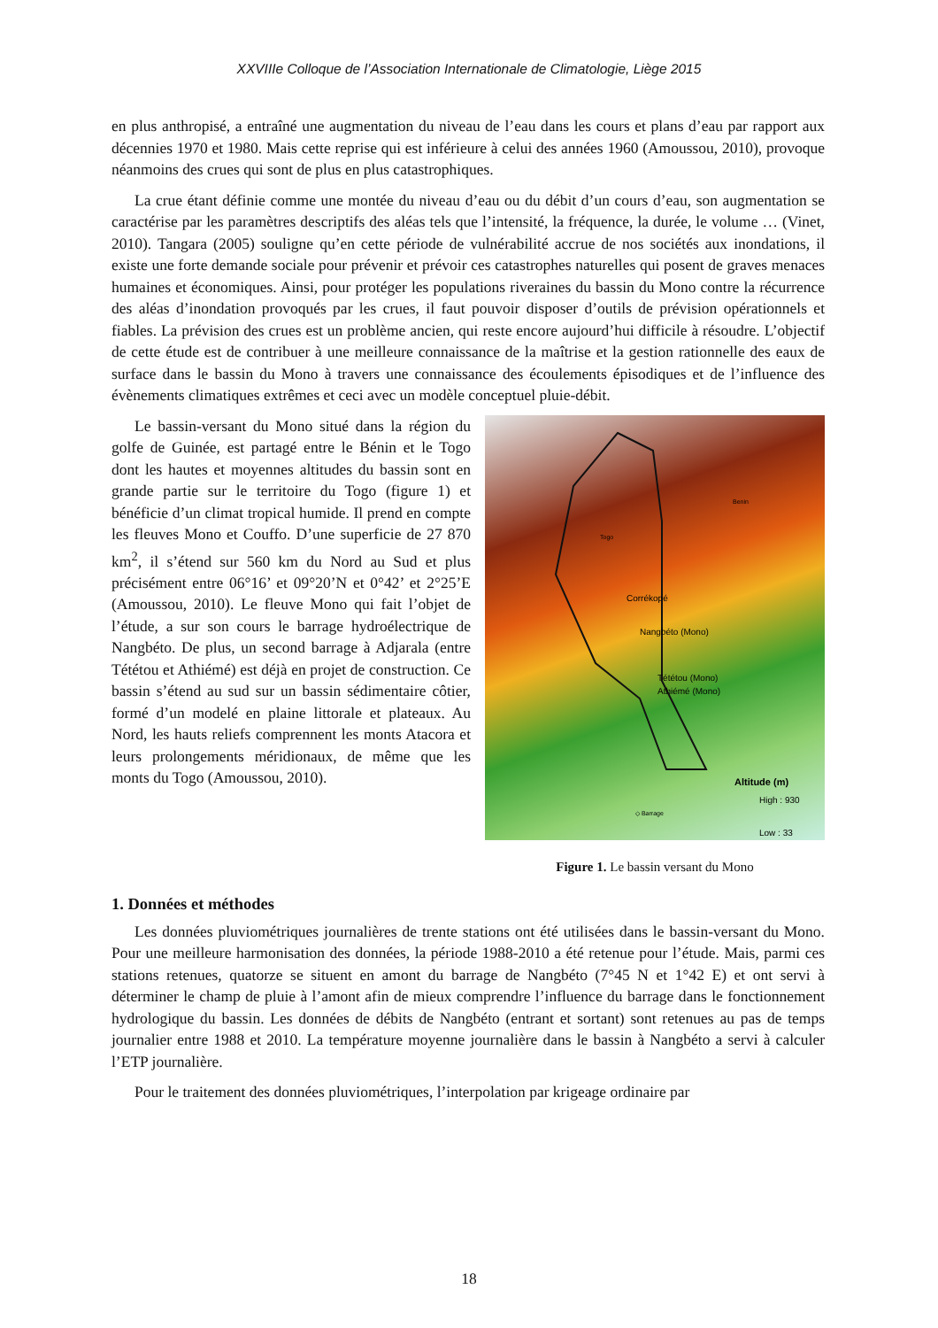XXVIIIe Colloque de l’Association Internationale de Climatologie, Liège 2015
en plus anthropisé, a entraîné une augmentation du niveau de l’eau dans les cours et plans d’eau par rapport aux décennies 1970 et 1980. Mais cette reprise qui est inférieure à celui des années 1960 (Amoussou, 2010), provoque néanmoins des crues qui sont de plus en plus catastrophiques.
La crue étant définie comme une montée du niveau d’eau ou du débit d’un cours d’eau, son augmentation se caractérise par les paramètres descriptifs des aléas tels que l’intensité, la fréquence, la durée, le volume … (Vinet, 2010). Tangara (2005) souligne qu’en cette période de vulnérabilité accrue de nos sociétés aux inondations, il existe une forte demande sociale pour prévenir et prévoir ces catastrophes naturelles qui posent de graves menaces humaines et économiques. Ainsi, pour protéger les populations riveraines du bassin du Mono contre la récurrence des aléas d’inondation provoqués par les crues, il faut pouvoir disposer d’outils de prévision opérationnels et fiables. La prévision des crues est un problème ancien, qui reste encore aujourd’hui difficile à résoudre. L’objectif de cette étude est de contribuer à une meilleure connaissance de la maîtrise et la gestion rationnelle des eaux de surface dans le bassin du Mono à travers une connaissance des écoulements épisodiques et de l’influence des évènements climatiques extrêmes et ceci avec un modèle conceptuel pluie-débit.
Le bassin-versant du Mono situé dans la région du golfe de Guinée, est partagé entre le Bénin et le Togo dont les hautes et moyennes altitudes du bassin sont en grande partie sur le territoire du Togo (figure 1) et bénéficie d’un climat tropical humide. Il prend en compte les fleuves Mono et Couffo. D’une superficie de 27 870 km<sup>2</sup>, il s’étend sur 560 km du Nord au Sud et plus précisément entre 06°16’ et 09°20’N et 0°42’ et 2°25’E (Amoussou, 2010). Le fleuve Mono qui fait l’objet de l’étude, a sur son cours le barrage hydroélectrique de Nangbéto. De plus, un second barrage à Adjarala (entre Tététou et Athiémé) est déjà en projet de construction. Ce bassin s’étend au sud sur un bassin sédimentaire côtier, formé d’un modelé en plaine littorale et plateaux. Au Nord, les hauts reliefs comprennent les monts Atacora et leurs prolongements méridionaux, de même que les monts du Togo (Amoussou, 2010).
Togo
Benin
Corrékopé
Nangbéto (Mono)
Tététou (Mono)
Athiémé (Mono)
◇ Barrage
Altitude (m)
High : 930
Low : 33
Figure 1. Le bassin versant du Mono
1. Données et méthodes
Les données pluviométriques journalières de trente stations ont été utilisées dans le bassin-versant du Mono. Pour une meilleure harmonisation des données, la période 1988-2010 a été retenue pour l’étude. Mais, parmi ces stations retenues, quatorze se situent en amont du barrage de Nangbéto (7°45 N et 1°42 E) et ont servi à déterminer le champ de pluie à l’amont afin de mieux comprendre l’influence du barrage dans le fonctionnement hydrologique du bassin. Les données de débits de Nangbéto (entrant et sortant) sont retenues au pas de temps journalier entre 1988 et 2010. La température moyenne journalière dans le bassin à Nangbéto a servi à calculer l’ETP journalière.
Pour le traitement des données pluviométriques, l’interpolation par krigeage ordinaire par
18